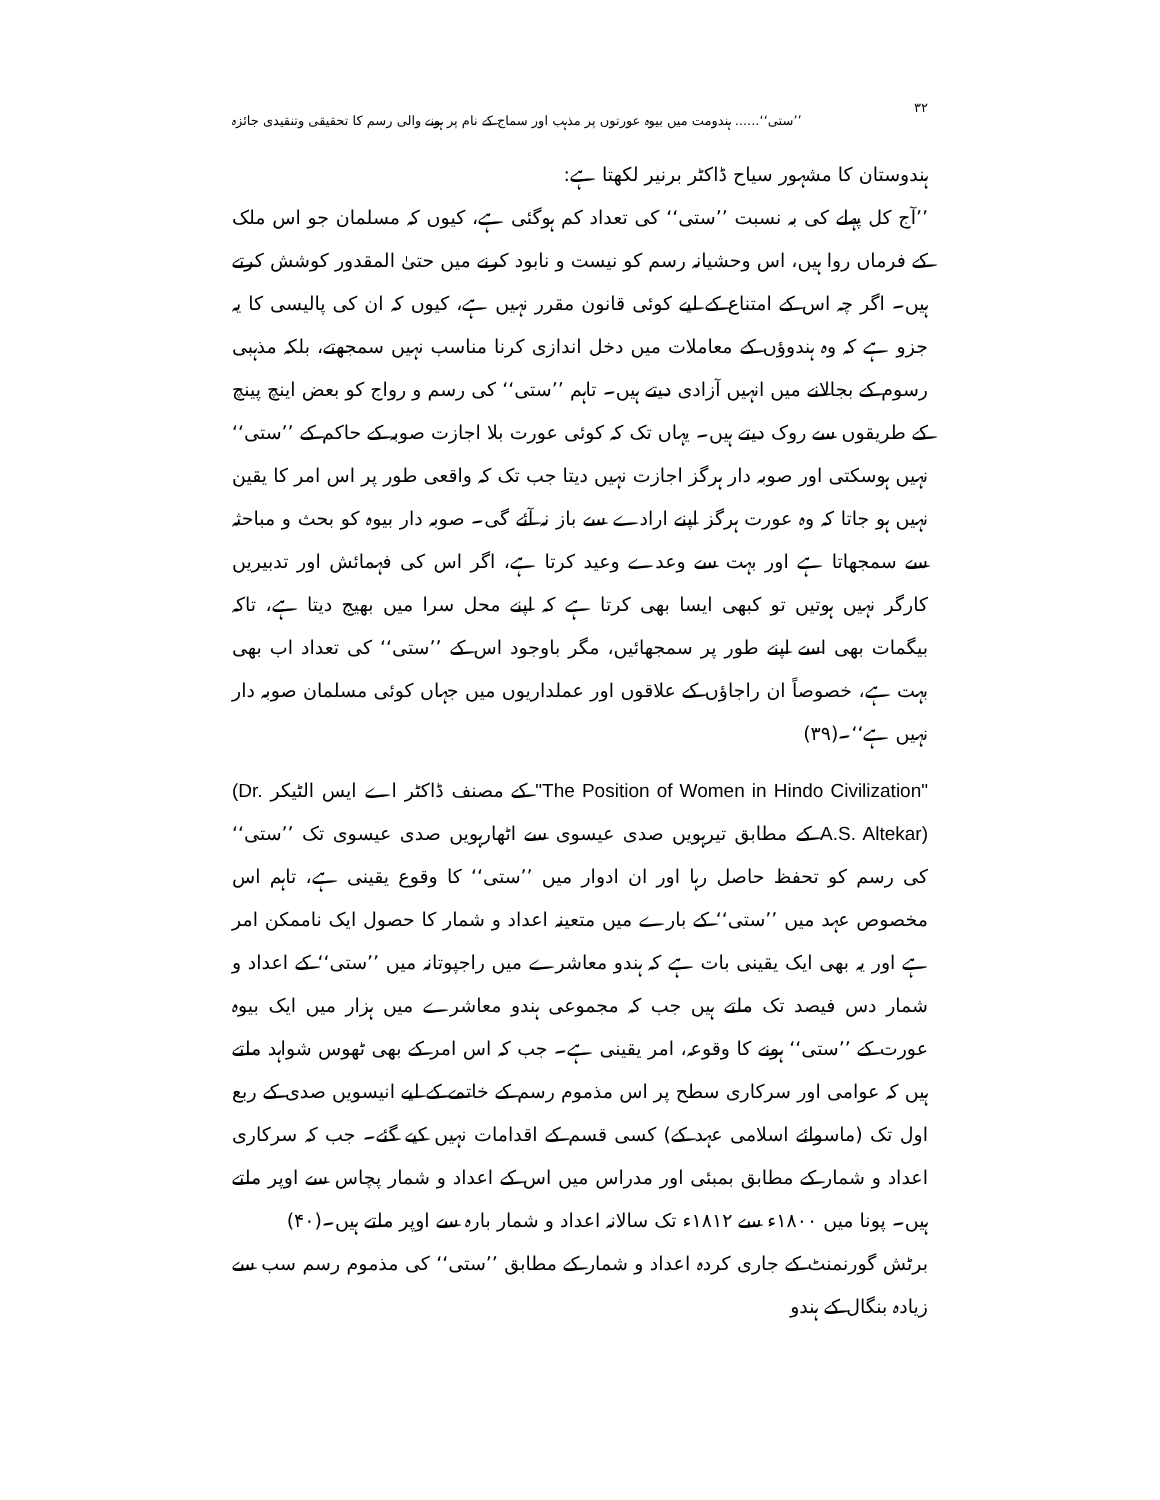۳۲ ’’ستی‘‘...... ہندومت میں بیوہ عورتوں پر مذہب اور سماج کے نام پر ہونے والی رسم کا تحقیقی وتنقیدی جائزہ
ہندوستان کا مشہور سیاح ڈاکٹر برنیر لکھتا ہے:
’’آج کل پہلے کی بہ نسبت ’’ستی‘‘ کی تعداد کم ہوگئی ہے، کیوں کہ مسلمان جو اس ملک کے فرماں روا ہیں، اس وحشیانہ رسم کو نیست و نابود کرنے میں حتیٰ المقدور کوشش کرتے ہیں۔ اگر چہ اس کے امتناع کے لیے کوئی قانون مقرر نہیں ہے، کیوں کہ ان کی پالیسی کا یہ جزو ہے کہ وہ ہندوؤں کے معاملات میں دخل اندازی کرنا مناسب نہیں سمجھتے، بلکہ مذہبی رسوم کے بجالانے میں انہیں آزادی دیتے ہیں۔ تاہم ’’ستی‘‘ کی رسم و رواج کو بعض اینچ پینچ کے طریقوں سے روک دیتے ہیں۔ یہاں تک کہ کوئی عورت بلا اجازت صوبہ کے حاکم کے ’’ستی‘‘ نہیں ہوسکتی اور صوبہ دار ہرگز اجازت نہیں دیتا جب تک کہ واقعی طور پر اس امر کا یقین نہیں ہو جاتا کہ وہ عورت ہرگز اپنے ارادے سے باز نہ آئے گی۔ صوبہ دار بیوہ کو بحث و مباحثہ سے سمجھاتا ہے اور بہت سے وعدے وعید کرتا ہے، اگر اس کی فہمائش اور تدبیریں کارگر نہیں ہوتیں تو کبھی ایسا بھی کرتا ہے کہ اپنے محل سرا میں بھیج دیتا ہے، تاکہ بیگمات بھی اسے اپنے طور پر سمجھائیں، مگر باوجود اس کے ’’ستی‘‘ کی تعداد اب بھی بہت ہے، خصوصاً ان راجاؤں کے علاقوں اور عملداریوں میں جہاں کوئی مسلمان صوبہ دار نہیں ہے‘‘۔(۳۹)
"The Position of Women in Hindo Civilization" کے مصنف ڈاکٹر اے ایس الٹیکر (Dr. A.S. Altekar) کے مطابق تیرہویں صدی عیسوی سے اٹھارہویں صدی عیسوی تک ’’ستی‘‘ کی رسم کو تحفظ حاصل رہا اور ان ادوار میں ’’ستی‘‘ کا وقوع یقینی ہے، تاہم اس مخصوص عہد میں ’’ستی‘‘ کے بارے میں متعینہ اعداد و شمار کا حصول ایک ناممکن امر ہے اور یہ بھی ایک یقینی بات ہے کہ ہندو معاشرے میں راجپوتانہ میں ’’ستی‘‘ کے اعداد و شمار دس فیصد تک ملتے ہیں جب کہ مجموعی ہندو معاشرے میں ہزار میں ایک بیوہ عورت کے ’’ستی‘‘ ہونے کا وقوعہ، امر یقینی ہے۔ جب کہ اس امر کے بھی ٹھوس شواہد ملتے ہیں کہ عوامی اور سرکاری سطح پر اس مذموم رسم کے خاتمے کے لیے انیسویں صدی کے ربع اول تک (ماسوائے اسلامی عہد کے) کسی قسم کے اقدامات نہیں کیے گئے۔ جب کہ سرکاری اعداد و شمار کے مطابق بمبئی اور مدراس میں اس کے اعداد و شمار پچاس سے اوپر ملتے ہیں۔ پونا میں ۱۸۰۰ء سے ۱۸۱۲ء تک سالانہ اعداد و شمار بارہ سے اوپر ملتے ہیں۔(۴۰)
برٹش گورنمنٹ کے جاری کردہ اعداد و شمار کے مطابق ’’ستی‘‘ کی مذموم رسم سب سے زیادہ بنگال کے ہندو